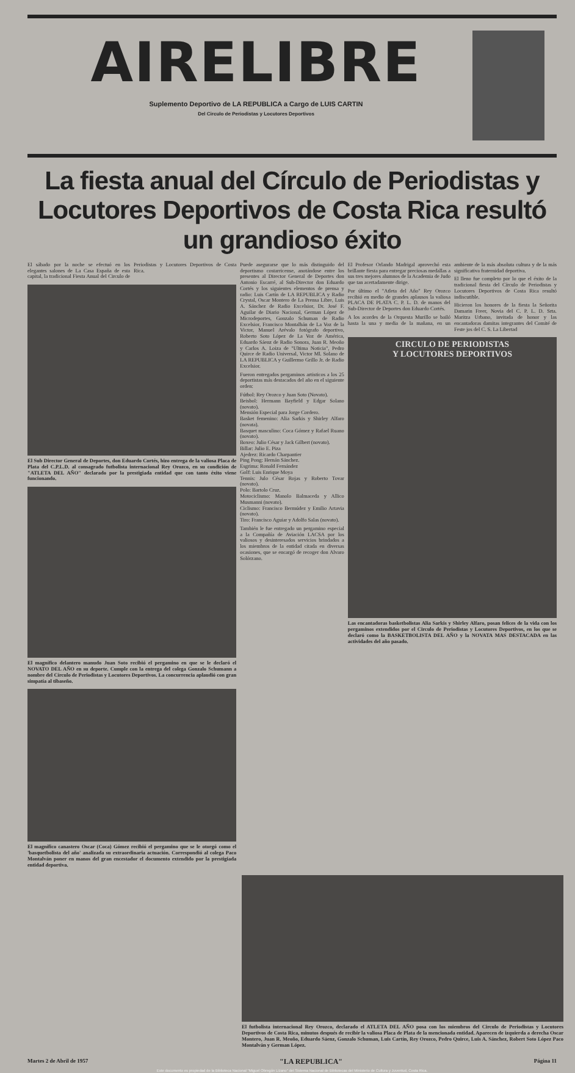AIRELIBRE
Suplemento Deportivo de LA REPUBLICA a Cargo de LUIS CARTIN
Del Circulo de Periodistas y Locutores Deportivos
La fiesta anual del Círculo de Periodistas y Locutores Deportivos de Costa Rica resultó un grandioso éxito
El sábado por la noche se efectuó en los elegantes salones de La Casa España de esta capital, la tradicional Fiesta Anual del Circulo de Periodistas y Locutores Deportivos de Costa Rica.
El Sub Director General de Deportes, don Eduardo Cortés, hizo entrega de la valiosa Placa de Plata del C.P.L.D. al consagrado futbolista internacional Rey Orozco, en su condición de "ATLETA DEL AÑO" declarado por la prestigiada entidad que con tanto éxito viene funcionando.
El magnífico delantero manudo Juan Soto recibió el pergamino en que se le declaró el NOVATO DEL AÑO en su deporte. Cumple con la entrega del colega Gonzalo Schumann a nombre del Círculo de Periodistas y Locutores Deportivos. La concurrencia aplaudió con gran simpatía al tibaseño.
El magnífico canastero Oscar (Coca) Gómez recibió el pergamino que se le otorgó como el 'basquetbolista del año' analizada su extraordinaria actuación. Correspondió al colega Paco Montalván poner en manos del gran encestador el documento extendido por la prestigiada entidad deportiva.
Puede asegurarse que lo más distinguido del deportismo costarricense, anotándose entre los presentes al Director General de Deportes don Antonio Escarré, al Sub-Director don Eduardo Cortés y los siguientes elementos de prensa y radio: Luis Cartín de LA REPUBLICA y Radio Crystal, Oscar Montero de La Prensa Libre, Luis A. Sánchez de Radio Excelsior, Dr. José F. Aguilar de Diario Nacional, German López de Microdeportes, Gonzalo Schuman de Radio Excelsior, Francisco Montalbán de La Voz de la Victor, Manuel Arévalo fotógrafo deportivo, Roberto Soto López de La Voz de América, Eduardo Sáenz de Radio Sonora, Juan R. Meoño y Carlos A. Loiza de "Ultima Noticia", Pedro Quirce de Radio Universal, Victor Ml. Solano de LA REPUBLICA y Guillermo Grillo Jr. de Radio Excelsior.
Fueron entregados pergaminos artisticos a los 25 deportistas más destacados del año en el siguiente orden:
Fútbol: Rey Orozco y Juan Soto (Novato).
Beisbol: Hermann Bayfield y Edgar Solano (novato).
Mensión Especial para Jorge Cordero.
Basket femenino: Alia Sarkis y Shirley Alfaro (novata).
Basquet masculino: Coca Gómez y Rafael Ruano (novato).
Boxeo: Julio César y Jack Gilbert (novato).
Billar: Julio E. Piza
Ajedrez: Ricardo Charpantier
Ping Pong: Hernán Sánchez.
Esgrima: Ronald Fernández
Golf: Luis Enrique Moya
Tennis: Julo César Rojas y Roberto Tovar (novato).
Polo: Bartolo Cruz.
Motociclismo: Manolo Balmaceda y Allico Musmanni (novato).
Ciclismo: Francisco Bermúdez y Emilio Artavia (novato).
Tiro: Francisco Aguiar y Adolfo Salas (novato).
También le fue entregado un pergamino especial a la Compañía de Aviación LACSA por los valiosos y desinteresados servicios brindados a los miembros de la entidad citada en diversas ocasiones, que se encargó de recoger don Alvaro Solórzano.
El Profesor Orlando Madrigal aprovechó esta brillante fiesta para entregar preciosas medallas a sus tres mejores alumnos de la Academia de Judo que tan acertadamente dirige.
Por último el "Atleta del Año" Rey Orozco recibió en medio de grandes aplausos la valiosa PLACA DE PLATA C. P. L. D. de manos del Sub-Director de Deportes don Eduardo Cortés.
A los acordes de la Orquesta Murillo se bailó hasta la una y media de la mañana, en un ambiente de la más absoluta cultura y de la más significativa fraternidad deportiva.
El lleno fue completo por lo que el éxito de la tradicional fiesta del Círculo de Periodistas y Locutores Deportivos de Costa Rica resultó indiscutible.
Hicieron los honores de la fiesta la Señorita Damarin Freer, Novia del C. P. L. D. Srta. Maritza Urbano, invitada de honor y las encantadoras damitas integrantes del Comité de Feste jos del C. S. La Libertad
CIRCULO DE PERIODISTAS
Y LOCUTORES DEPORTIVOS
Las encantadoras basketbolistas Alia Sarkis y Shirley Alfaro, posan felices de la vida con los pergaminos extendidos por el Circulo de Periodistas y Locutores Deportivos, en los que se declaró como la BASKETBOLISTA DEL AÑO y la NOVATA MAS DESTACADA en las actividades del año pasado.
El futbolista internacional Rey Orozco, declarado el ATLETA DEL AÑO posa con los miembros del Circulo de Periodistas y Locutores Deportivos de Costa Rica, minutos después de recibir la valiosa Placa de Plata de la mencionada entidad. Aparecen de izquierda a derecha Oscar Montero, Juan R. Meoño, Eduardo Sáenz, Gonzalo Schuman, Luis Cartín, Rey Orozco, Pedro Quirce, Luis A. Sánchez, Robert Soto López Paco Montalván y German López.
Martes 2 de Abril de 1957 "LA REPUBLICA" Página 11
Este documento es propiedad de la Biblioteca Nacional "Miguel Obregón Lizano" del Sistema Nacional de Bibliotecas del Ministerio de Cultura y Juventud, Costa Rica.